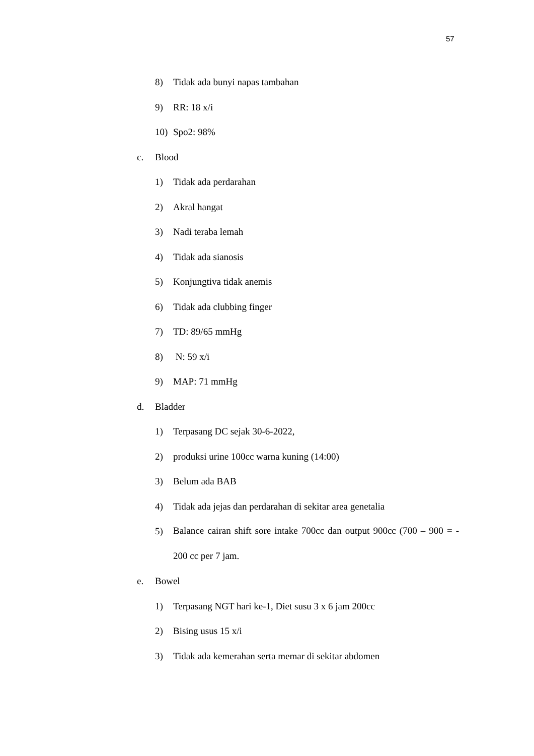57
8) Tidak ada bunyi napas tambahan
9) RR: 18 x/i
10) Spo2: 98%
c. Blood
1) Tidak ada perdarahan
2) Akral hangat
3) Nadi teraba lemah
4) Tidak ada sianosis
5) Konjungtiva tidak anemis
6) Tidak ada clubbing finger
7) TD: 89/65 mmHg
8) N: 59 x/i
9) MAP: 71 mmHg
d. Bladder
1) Terpasang DC sejak 30-6-2022,
2) produksi urine 100cc warna kuning (14:00)
3) Belum ada BAB
4) Tidak ada jejas dan perdarahan di sekitar area genetalia
5) Balance cairan shift sore intake 700cc dan output 900cc (700 – 900 = - 200 cc per 7 jam.
e. Bowel
1) Terpasang NGT hari ke-1, Diet susu 3 x 6 jam 200cc
2) Bising usus 15 x/i
3) Tidak ada kemerahan serta memar di sekitar abdomen